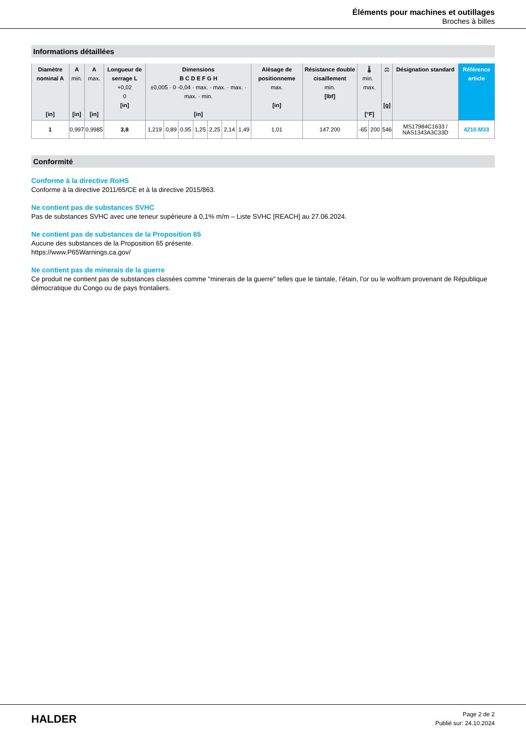Éléments pour machines et outillages
Broches à billes
Informations détaillées
| Diamètre nominal A [in] | A min. [in] | A max. [in] | Longueur de serrage L +0,02 0 [in] | Dimensions B C D E F G H ±0,005 · 0 -0,04 · max. · max. · max. · max. · min. [in] | | | | | | | Alésage de positionneme max. [in] | Résistance double cisaillement min. [lbf] | 🌡 min. max. [°F] | | ⚖ [g] | Désignation standard | Référence article |
| --- | --- | --- | --- | --- | --- | --- | --- | --- | --- | --- | --- | --- | --- | --- | --- | --- | --- |
| 1 | 0,997 | 0,9985 | 3,8 | 1,219 | 0,89 | 0,95 | 1,25 | 2,25 | 2,14 | 1,49 | 1,01 | 147.200 | -65 | 200 | 546 | MS17984C1633 / NAS1343A3C33D | 4210.M33 |
Conformité
Conforme à la directive RoHS
Conforme à la directive 2011/65/CE et à la directive 2015/863.
Ne contient pas de substances SVHC
Pas de substances SVHC avec une teneur supérieure à 0,1% m/m – Liste SVHC [REACH] au 27.06.2024.
Ne contient pas de substances de la Proposition 65
Aucune des substances de la Proposition 65 présente.
https://www.P65Warnings.ca.gov/
Ne contient pas de minerais de la guerre
Ce produit ne contient pas de substances classées comme "minerais de la guerre" telles que le tantale, l’étain, l’or ou le wolfram provenant de République démocratique du Congo ou de pays frontaliers.
HALDER
Page 2 de 2
Publié sur: 24.10.2024